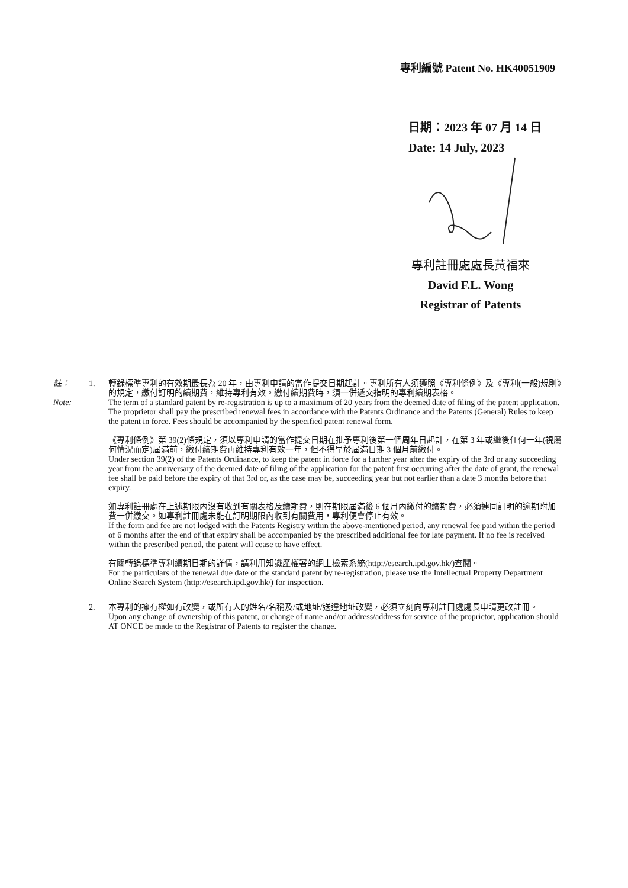專利編號 Patent No. HK40051909
日期：2023 年 07 月 14 日
Date: 14 July, 2023
專利註冊處處長黃福來
David F.L. Wong
Registrar of Patents
註：
Note:
1. 轉錄標準專利的有效期最長為 20 年，由專利申請的當作提交日期起計。專利所有人須遵照《專利條例》及《專利(一般)規則》的規定，繳付訂明的續期費，維持專利有效。繳付續期費時，須一併遞交指明的專利續期表格。
The term of a standard patent by re-registration is up to a maximum of 20 years from the deemed date of filing of the patent application. The proprietor shall pay the prescribed renewal fees in accordance with the Patents Ordinance and the Patents (General) Rules to keep the patent in force. Fees should be accompanied by the specified patent renewal form.
《專利條例》第 39(2)條規定，須以專利申請的當作提交日期在批予專利後第一個周年日起計，在第 3 年或繼後任何一年(視屬何情況而定)屆滿前，繳付續期費再維持專利有效一年，但不得早於屆滿日期 3 個月前繳付。
Under section 39(2) of the Patents Ordinance, to keep the patent in force for a further year after the expiry of the 3rd or any succeeding year from the anniversary of the deemed date of filing of the application for the patent first occurring after the date of grant, the renewal fee shall be paid before the expiry of that 3rd or, as the case may be, succeeding year but not earlier than a date 3 months before that expiry.
如專利註冊處在上述期限內沒有收到有關表格及續期費，則在期限屆滿後 6 個月內繳付的續期費，必須連同訂明的逾期附加費一併繳交。如專利註冊處未能在訂明期限內收到有關費用，專利便會停止有效。
If the form and fee are not lodged with the Patents Registry within the above-mentioned period, any renewal fee paid within the period of 6 months after the end of that expiry shall be accompanied by the prescribed additional fee for late payment. If no fee is received within the prescribed period, the patent will cease to have effect.
有關轉錄標準專利續期日期的詳情，請利用知識產權署的網上檢索系統(http://esearch.ipd.gov.hk/)查閱。
For the particulars of the renewal due date of the standard patent by re-registration, please use the Intellectual Property Department Online Search System (http://esearch.ipd.gov.hk/) for inspection.
2. 本專利的擁有權如有改變，或所有人的姓名/名稱及/或地址/送達地址改變，必須立刻向專利註冊處處長申請更改註冊。
Upon any change of ownership of this patent, or change of name and/or address/address for service of the proprietor, application should AT ONCE be made to the Registrar of Patents to register the change.